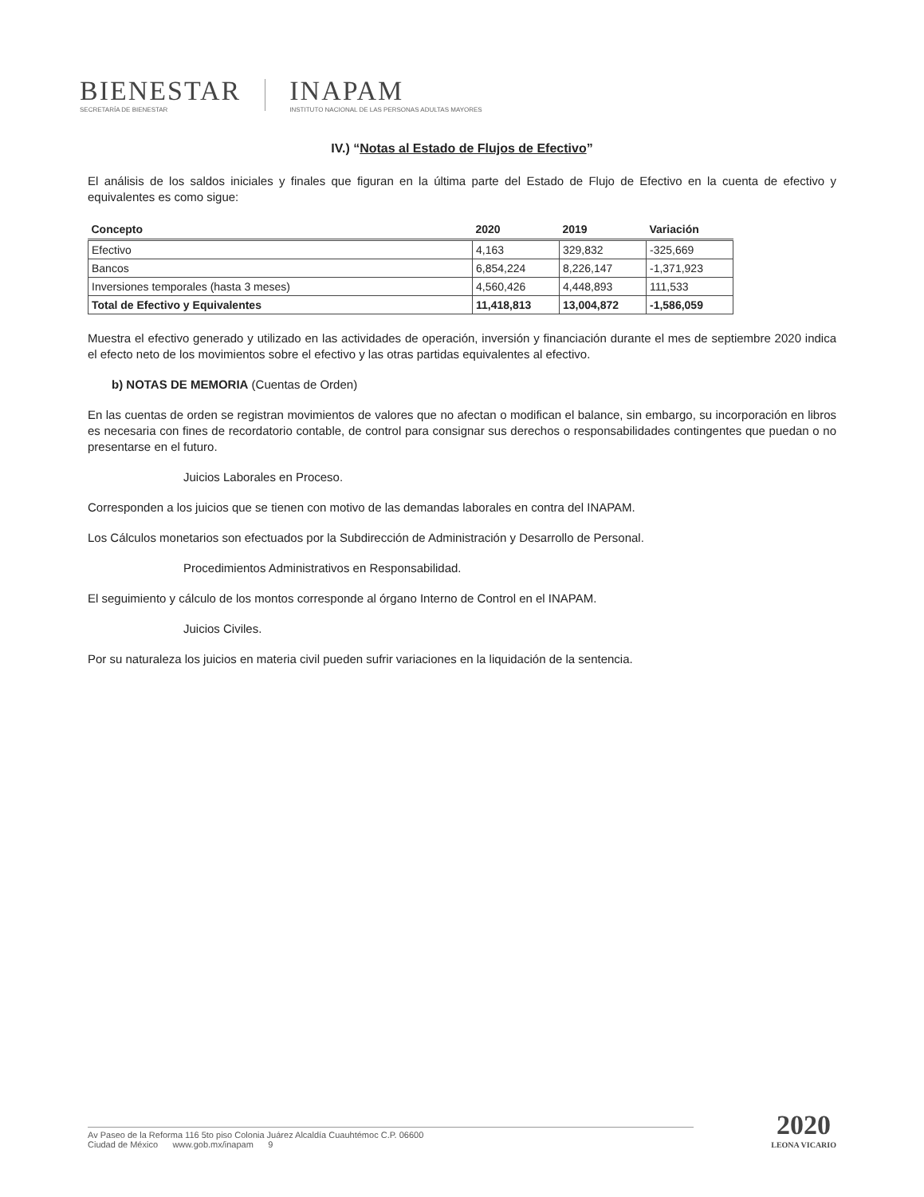BIENESTAR
SECRETARÍA DE BIENESTAR
INAPAM
INSTITUTO NACIONAL DE LAS PERSONAS ADULTAS MAYORES
IV.) “Notas al Estado de Flujos de Efectivo”
El análisis de los saldos iniciales y finales que figuran en la última parte del Estado de Flujo de Efectivo en la cuenta de efectivo y equivalentes es como sigue:
| Concepto | 2020 | 2019 | Variación |
| --- | --- | --- | --- |
| Efectivo | 4,163 | 329,832 | -325,669 |
| Bancos | 6,854,224 | 8,226,147 | -1,371,923 |
| Inversiones temporales (hasta 3 meses) | 4,560,426 | 4,448,893 | 111,533 |
| Total de Efectivo y Equivalentes | 11,418,813 | 13,004,872 | -1,586,059 |
Muestra el efectivo generado y utilizado en las actividades de operación, inversión y financiación durante el mes de septiembre 2020 indica el efecto neto de los movimientos sobre el efectivo y las otras partidas equivalentes al efectivo.
b) NOTAS DE MEMORIA (Cuentas de Orden)
En las cuentas de orden se registran movimientos de valores que no afectan o modifican el balance, sin embargo, su incorporación en libros es necesaria con fines de recordatorio contable, de control para consignar sus derechos o responsabilidades contingentes que puedan o no presentarse en el futuro.
Juicios Laborales en Proceso.
Corresponden a los juicios que se tienen con motivo de las demandas laborales en contra del INAPAM.
Los Cálculos monetarios son efectuados por la Subdirección de Administración y Desarrollo de Personal.
Procedimientos Administrativos en Responsabilidad.
El seguimiento y cálculo de los montos corresponde al órgano Interno de Control en el INAPAM.
Juicios Civiles.
Por su naturaleza los juicios en materia civil pueden sufrir variaciones en la liquidación de la sentencia.
Av Paseo de la Reforma 116 5to piso Colonia Juárez Alcaldía Cuauhtémoc C.P. 06600
Ciudad de México www.gob.mx/inapam 9
2020
LEONA VICARIO